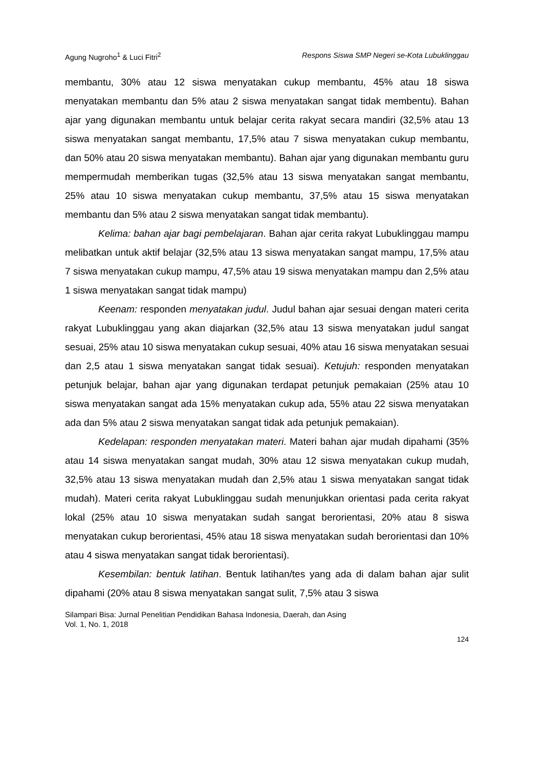Agung Nugroho<sup>1</sup> & Luci Fitri<sup>2</sup> Respons Siswa SMP Negeri se-Kota Lubuklinggau
membantu, 30% atau 12 siswa menyatakan cukup membantu, 45% atau 18 siswa menyatakan membantu dan 5% atau 2 siswa menyatakan sangat tidak membentu). Bahan ajar yang digunakan membantu untuk belajar cerita rakyat secara mandiri (32,5% atau 13 siswa menyatakan sangat membantu, 17,5% atau 7 siswa menyatakan cukup membantu, dan 50% atau 20 siswa menyatakan membantu). Bahan ajar yang digunakan membantu guru mempermudah memberikan tugas (32,5% atau 13 siswa menyatakan sangat membantu, 25% atau 10 siswa menyatakan cukup membantu, 37,5% atau 15 siswa menyatakan membantu dan 5% atau 2 siswa menyatakan sangat tidak membantu).
Kelima: bahan ajar bagi pembelajaran. Bahan ajar cerita rakyat Lubuklinggau mampu melibatkan untuk aktif belajar (32,5% atau 13 siswa menyatakan sangat mampu, 17,5% atau 7 siswa menyatakan cukup mampu, 47,5% atau 19 siswa menyatakan mampu dan 2,5% atau 1 siswa menyatakan sangat tidak mampu)
Keenam: responden menyatakan judul. Judul bahan ajar sesuai dengan materi cerita rakyat Lubuklinggau yang akan diajarkan (32,5% atau 13 siswa menyatakan judul sangat sesuai, 25% atau 10 siswa menyatakan cukup sesuai, 40% atau 16 siswa menyatakan sesuai dan 2,5 atau 1 siswa menyatakan sangat tidak sesuai). Ketujuh: responden menyatakan petunjuk belajar, bahan ajar yang digunakan terdapat petunjuk pemakaian (25% atau 10 siswa menyatakan sangat ada 15% menyatakan cukup ada, 55% atau 22 siswa menyatakan ada dan 5% atau 2 siswa menyatakan sangat tidak ada petunjuk pemakaian).
Kedelapan: responden menyatakan materi. Materi bahan ajar mudah dipahami (35% atau 14 siswa menyatakan sangat mudah, 30% atau 12 siswa menyatakan cukup mudah, 32,5% atau 13 siswa menyatakan mudah dan 2,5% atau 1 siswa menyatakan sangat tidak mudah). Materi cerita rakyat Lubuklinggau sudah menunjukkan orientasi pada cerita rakyat lokal (25% atau 10 siswa menyatakan sudah sangat berorientasi, 20% atau 8 siswa menyatakan cukup berorientasi, 45% atau 18 siswa menyatakan sudah berorientasi dan 10% atau 4 siswa menyatakan sangat tidak berorientasi).
Kesembilan: bentuk latihan. Bentuk latihan/tes yang ada di dalam bahan ajar sulit dipahami (20% atau 8 siswa menyatakan sangat sulit, 7,5% atau 3 siswa
Silampari Bisa: Jurnal Penelitian Pendidikan Bahasa Indonesia, Daerah, dan Asing
Vol. 1, No. 1, 2018
124